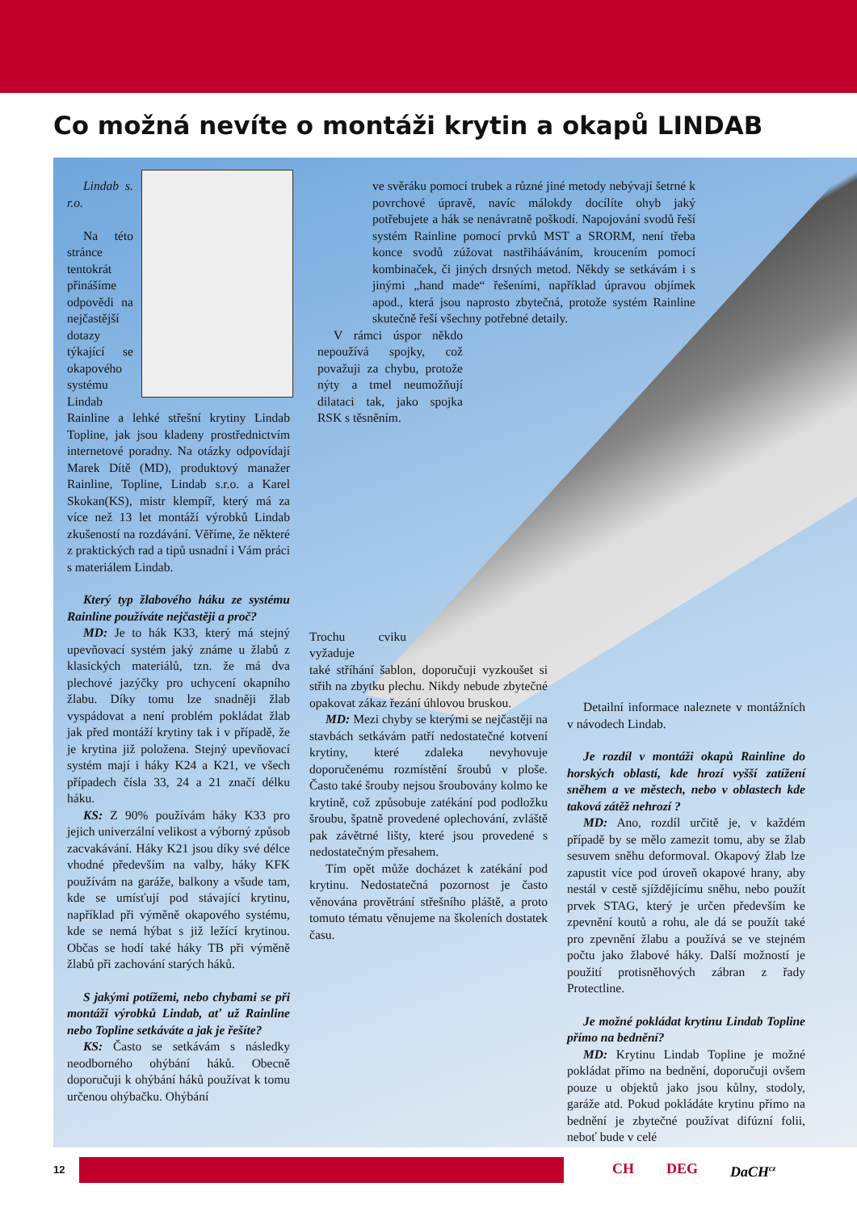Co možná nevíte o montáži krytin a okapů LINDAB
Lindab s. r.o.
Na této stránce tentokrát přinášíme odpovědi na nejčastější dotazy týkající se okapového systému Lindab Rainline a lehké střešní krytiny Lindab Topline, jak jsou kladeny prostřednictvím internetové poradny. Na otázky odpovídají Marek Dítě (MD), produktový manažer Rainline, Topline, Lindab s.r.o. a Karel Skokan(KS), mistr klempíř, který má za více než 13 let montáží výrobků Lindab zkušeností na rozdávání. Věříme, že některé z praktických rad a tipů usnadní i Vám práci s materiálem Lindab.
Který typ žlabového háku ze systému Rainline používáte nejčastěji a proč?
MD: Je to hák K33, který má stejný upevňovací systém jaký známe u žlabů z klasických materiálů, tzn. že má dva plechové jazýčky pro uchycení okapního žlabu. Díky tomu lze snadněji žlab vyspádovat a není problém pokládat žlab jak před montáží krytiny tak i v případě, že je krytina již položena. Stejný upevňovací systém mají i háky K24 a K21, ve všech případech čísla 33, 24 a 21 značí délku háku.
KS: Z 90% používám háky K33 pro jejich univerzální velikost a výborný způsob zacvakávání. Háky K21 jsou díky své délce vhodné především na valby, háky KFK používám na garáže, balkony a všude tam, kde se umísťují pod stávající krytinu, například při výměně okapového systému, kde se nemá hýbat s již ležící krytinou. Občas se hodí také háky TB při výměně žlabů při zachování starých háků.
S jakými potížemi, nebo chybami se při montáži výrobků Lindab, ať už Rainline nebo Topline setkáváte a jak je řešíte?
KS: Často se setkávám s následky neodborného ohýbání háků. Obecně doporučuji k ohýbání háků používat k tomu určenou ohýbačku. Ohýbání
ve svěráku pomocí trubek a různé jiné metody nebývají šetrné k povrchové úpravě, navíc málokdy docílíte ohyb jaký potřebujete a hák se nenávratně poškodí. Napojování svodů řeší systém Rainline pomocí prvků MST a SRORM, není třeba konce svodů zúžovat nastřihááváním, kroucením pomocí kombinaček, či jiných drsných metod. Někdy se setkávám i s jinými „hand made“ řešeními, například úpravou objímek apod., která jsou naprosto zbytečná, protože systém Rainline skutečně řeší všechny potřebné detaily.
V rámci úspor někdo nepoužívá spojky, což považuji za chybu, protože nýty a tmel neumožňují dilataci tak, jako spojka RSK s těsněním.
Trochu cviku vyžaduje
také stříhání šablon, doporučuji vyzkoušet si střih na zbytku plechu. Nikdy nebude zbytečné opakovat zákaz řezání úhlovou bruskou.
MD: Mezi chyby se kterými se nejčastěji na stavbách setkávám patří nedostatečné kotvení krytiny, které zdaleka nevyhovuje doporučenému rozmístění šroubů v ploše. Často také šrouby nejsou šroubovány kolmo ke krytině, což způsobuje zatékání pod podložku šroubu, špatně provedené oplechování, zvláště pak závětrné lišty, které jsou provedené s nedostatečným přesahem.
Tím opět může docházet k zatékání pod krytinu. Nedostatečná pozornost je často věnována provětrání střešního pláště, a proto tomuto tématu věnujeme na školeních dostatek času.
Detailní informace naleznete v montážních v návodech Lindab.
Je rozdíl v montáži okapů Rainline do horských oblastí, kde hrozí vyšší zatížení sněhem a ve městech, nebo v oblastech kde taková zátěž nehrozí ?
MD: Ano, rozdíl určitě je, v každém případě by se mělo zamezit tomu, aby se žlab sesuvem sněhu deformoval. Okapový žlab lze zapustit více pod úroveň okapové hrany, aby nestál v cestě sjíždějícímu sněhu, nebo použít prvek STAG, který je určen především ke zpevnění koutů a rohu, ale dá se použít také pro zpevnění žlabu a používá se ve stejném počtu jako žlabové háky. Další možností je použití protisněhových zábran z řady Protectline.
Je možné pokládat krytinu Lindab Topline přímo na bednění?
MD: Krytinu Lindab Topline je možné pokládat přímo na bednění, doporučuji ovšem pouze u objektů jako jsou kůlny, stodoly, garáže atd. Pokud pokládáte krytinu přímo na bednění je zbytečné používat difúzní folii, neboť bude v celé
12
CH DEG DaCH<sup>cz</sup>